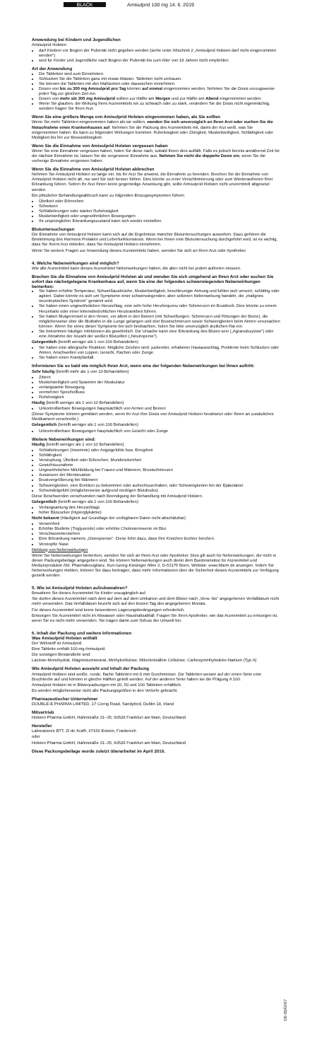BLACK Amisulprid 100 mg 14. 6. 2019
Anwendung bei Kindern und Jugendlichen
Amisulprid Holsten
darf Kindern vor Beginn der Pubertät nicht gegeben werden (siehe unter Abschnitt 2 „Amisulprid Holsten darf nicht eingenommen werden")
wird für Kinder und Jugendliche nach Beginn der Pubertät bis zum Alter von 18 Jahren nicht empfohlen.
Art der Anwendung
Die Tabletten sind zum Einnehmen.
Schlucken Sie die Tabletten ganz mit etwas Wasser. Tabletten nicht zerkauen.
Sie können die Tabletten mit den Mahlzeiten oder dazwischen einnehmen.
Dosen von bis zu 300 mg Amisulprid pro Tag können auf einmal eingenommen werden. Nehmen Sie die Dosis vorzugsweise jeden Tag zur gleichen Zeit ein.
Dosen von mehr als 300 mg Amisulprid sollten zur Hälfte am Morgen und zur Hälfte am Abend eingenommen werden.
Wenn Sie glauben, die Wirkung Ihres Arzneimittels sei zu schwach oder zu stark, verändern Sie die Dosis nicht eigenmächtig, sondern fragen Sie Ihren Arzt.
Wenn Sie eine größere Menge von Amisulprid Holsten eingenommen haben, als Sie sollten
Wenn Sie mehr Tabletten eingenommen haben als sie sollten, wenden Sie sich unverzüglich an Ihren Arzt oder suchen Sie die Notaufnahme eines Krankenhauses auf. Nehmen Sie die Packung des Arzneimittels mit, damit der Arzt weiß, was Sie eingenommen haben. Es kann zu folgenden Wirkungen kommen: Ruhelosigkeit oder Zittrigkeit, Muskelsteifigkeit, Schläfrigkeit oder Müdigkeit bis hin zur Bewusstlosigkeit.
Wenn Sie die Einnahme von Amisulprid Holsten vergessen haben
Wenn Sie eine Einnahme vergessen haben, holen Sie diese nach, sobald Ihnen dies auffällt. Falls es jedoch bereits annähernd Zeit für die nächste Einnahme ist, lassen Sie die vergessene Einnahme aus. Nehmen Sie nicht die doppelte Dosis ein, wenn Sie die vorherige Einnahme vergessen haben.
Wenn Sie die Einnahme von Amisulprid Holsten abbrechen
Nehmen Sie Amisulprid Holsten so lange ein, bis Ihr Arzt Sie anweist, die Einnahme zu beenden. Brechen Sie die Einnahme von Amisulprid Holsten nicht ab, nur weil Sie sich besser fühlen. Dies könnte zu einer Verschlimmerung oder zum Wiederauftreten Ihrer Erkrankung führen. Sofern Ihr Arzt Ihnen keine gegenteilige Anweisung gibt, sollte Amisulprid Holsten nicht unvermittelt abgesetzt werden.
Ein plötzlicher Behandlungsabbruch kann zu folgenden Entzugssymptomen führen:
Übelkeit oder Erbrechen
Schwitzen
Schlafstörungen oder starker Ruhelosigkeit
Muskelsteifigkeit oder ungewöhnlichen Bewegungen
Ihr ursprünglicher Erkrankungszustand kann sich wieder einstellen.
Blutuntersuchungen
Die Einnahme von Amisulprid Holsten kann sich auf die Ergebnisse mancher Blutuntersuchungen auswirken. Dazu gehören die Bestimmung des Hormons Prolaktin und Leberfunktionstests. Wenn bei Ihnen eine Blutuntersuchung durchgeführt wird, ist es wichtig, dass Sie Ihrem Arzt mitteilen, dass Sie Amisulprid Holsten einnehmen.
Wenn Sie weitere Fragen zur Anwendung dieses Arzneimittels haben, wenden Sie sich an Ihren Arzt oder Apotheker.
4. Welche Nebenwirkungen sind möglich?
Wie alle Arzneimittel kann dieses Arzneimittel Nebenwirkungen haben, die aber nicht bei jedem auftreten müssen.
Brechen Sie die Einnahme von Amisulprid Holsten ab und wenden Sie sich umgehend an Ihren Arzt oder suchen Sie sofort das nächstgelegene Krankenhaus auf, wenn Sie eine der folgenden schwerwiegenden Nebenwirkungen bemerken:
Sie haben erhöhte Temperatur, Schweißausbrüche, Muskelsteifigkeit, beschleunigte Atmung und fühlen sich verwirrt, schläfrig oder agitiert. Dabei könnte es sich um Symptome einer schwerwiegenden, aber seltenen Nebenwirkung handeln, die „malignes neuroleptisches Syndrom" genannt wird.
Sie haben einen ungewöhnlichen Herzschlag, eine sehr hohe Herzfrequenz oder Schmerzen im Brustkorb. Dies könnte zu einem Herzinfarkt oder einer lebensbedrohlichen Herzkrankheit führen.
Sie haben Blutgerinnsel in den Venen, vor allem in den Beinen (mit Schwellungen, Schmerzen und Rötungen der Beine), die möglicherweise über die Blutbahn in die Lunge gelangen und dort Brustschmerzen sowie Schwierigkeiten beim Atmen verursachen können. Wenn Sie eines dieser Symptome bei sich beobachten, holen Sie bitte unverzüglich ärztlichen Rat ein.
Sie bekommen häufiger Infektionen als gewöhnlich. Die Ursache kann eine Erkrankung des Blutes sein („Agranulozytose") oder eine Abnahme der Anzahl der weißen Blutzellen („Neutropenie").
Gelegentlich (betrifft weniger als 1 von 100 Behandelten)
Sie haben eine allergische Reaktion. Mögliche Zeichen sind: juckender, erhabener Hautausschlag, Probleme beim Schlucken oder Atmen, Anschwellen von Lippen, Gesicht, Rachen oder Zunge.
Sie haben einen Krampfanfall.
Informieren Sie so bald wie möglich Ihren Arzt, wenn eine der folgenden Nebenwirkungen bei Ihnen auftritt:
Sehr häufig (betrifft mehr als 1 von 10 Behandelten)
Zittern
Muskelsteifigkeit und Spasmen der Muskulatur
verlangsamte Bewegung
vermehrter Speichelfluss
Ruhelosigkeit
Häufig (betrifft weniger als 1 von 10 Behandelten)
Unkontrollierbare Bewegungen hauptsächlich von Armen und Beinen
(Diese Symptome können gemildert werden, wenn Ihr Arzt Ihre Dosis von Amisulprid Holsten herabsetzt oder Ihnen an zusätzliches Medikament verschreibt.)
Gelegentlich (betrifft weniger als 1 von 100 Behandelten)
Unkontrollierbare Bewegungen hauptsächlich von Gesicht oder Zunge
Weitere Nebenwirkungen sind:
Häufig (betrifft weniger als 1 von 10 Behandelten)
Schlafstörungen (Insomnie) oder Angstgefühle bzw. Erregtheit
Schläfrigkeit
Verstopfung, Übelkeit oder Erbrechen, Mundtrockenheit
Gewichtszunahme
Ungewöhnlichen Milchbildung bei Frauen und Männern, Brustschmerzen
Aussetzen der Menstruation
Brustvergrößerung bei Männern
Schwierigkeiten, eine Erektion zu bekommen oder aufrechtzuerhalten, oder Schwierigkeiten bei der Ejakulation
Schwindelgefühl (möglicherweise aufgrund niedrigen Blutdrucks)
Diese Beschwerden verschwinden nach Beendigung der Behandlung mit Amisulprid Holsten.
Gelegentlich (betrifft weniger als 1 von 100 Behandelten)
Verlangsamung des Herzschlags
hoher Blutzucker (Hyperglykämie)
Nicht bekannt (Häufigkeit auf Grundlage der verfügbaren Daten nicht abschätzbar)
Verwirrtheit
Erhöhte Blutfette (Triglyzeride) oder erhöhte Cholesterinwerte im Blut
Verschwommensehen
Eine Erkrankung namens „Osteoporose". Diese führt dazu, dass Ihre Knochen leichter brechen.
Verstopfte Nase
Meldung von Nebenwirkungen
Wenn Sie Nebenwirkungen bemerken, wenden Sie sich an Ihren Arzt oder Apotheker. Dies gilt auch für Nebenwirkungen, die nicht in dieser Packungsbeilage angegeben sind. Sie können Nebenwirkungen auch direkt dem Bundesinstitut für Arzneimittel und Medizinprodukte Abt. Pharmakovigilanz, Kurt-Georg-Kiesinger Allee 3, D-53175 Bonn, Website: www.bfarm.de anzeigen. Indem Sie Nebenwirkungen melden, können Sie dazu beitragen, dass mehr Informationen über die Sicherheit dieses Arzneimittels zur Verfügung gestellt werden.
5. Wie ist Amisulprid Holsten aufzubewahren?
Bewahren Sie dieses Arzneimittel für Kinder unzugänglich auf.
Sie dürfen dieses Arzneimittel nach dem auf dem auf dem Umkarton und dem Blister nach „Verw. bis" angegebenen Verfalldatum nicht mehr verwenden. Das Verfalldatum bezieht sich auf den letzten Tag des angegebenen Monats.
Für dieses Arzneimittel sind keine besonderen Lagerungsbedingungen erforderlich.
Entsorgen Sie Arzneimittel nicht im Abwasser oder Haushaltsabfall. Fragen Sie Ihren Apotheker, wie das Arzneimittel zu entsorgen ist, wenn Sie es nicht mehr verwenden. Sie tragen damit zum Schutz der Umwelt bei.
6. Inhalt der Packung und weitere Informationen
Was Amisulprid Holsten enthält
Der Wirkstoff ist Amisulprid.
Eine Tablette enthält 100 mg Amisulprid.
Die sonstigen Bestandteile sind:
Lactose-Monohydrat, Magnesiumstearat, Methylcellulose, Mikrokristalline Cellulose, Carboxymethylstärke-Natrium (Typ A)
Wie Amisulprid Holsten aussieht und Inhalt der Packung
Amisulprid Holsten sind weiße, runde, flache Tabletten mit 8 mm Durchmesser. Die Tabletten weisen auf der einen Seite eine Bruchkerbe auf und können in gleiche Hälften geteilt werden. Auf der anderen Seite haben sie die Prägung A 100.
Amisulprid Holsten ist in Blisterpackungen mit 20, 50 und 100 Tabletten erhältlich.
Es werden möglicherweise nicht alle Packungsgrößen in den Verkehr gebracht.
Pharmazeutischer Unternehmer
DOUBLE-E PHARMA LIMITED, 17 Corrig Road, Sandyford, Dublin 18, Irland
Mitvertrieb
Holsten Pharma GmbH, Hahnstraße 31–35, 60528 Frankfurt am Main, Deutschland
Hersteller
Laboratoires BTT, ZI de Krafft, 67150 Erstein, Frankreich
oder
Holsten Pharma GmbH, Hahnstraße 31–35, 60528 Frankfurt am Main, Deutschland
Diese Packungsbeilage wurde zuletzt überarbeitet im April 2019.
DE-55/GI/07